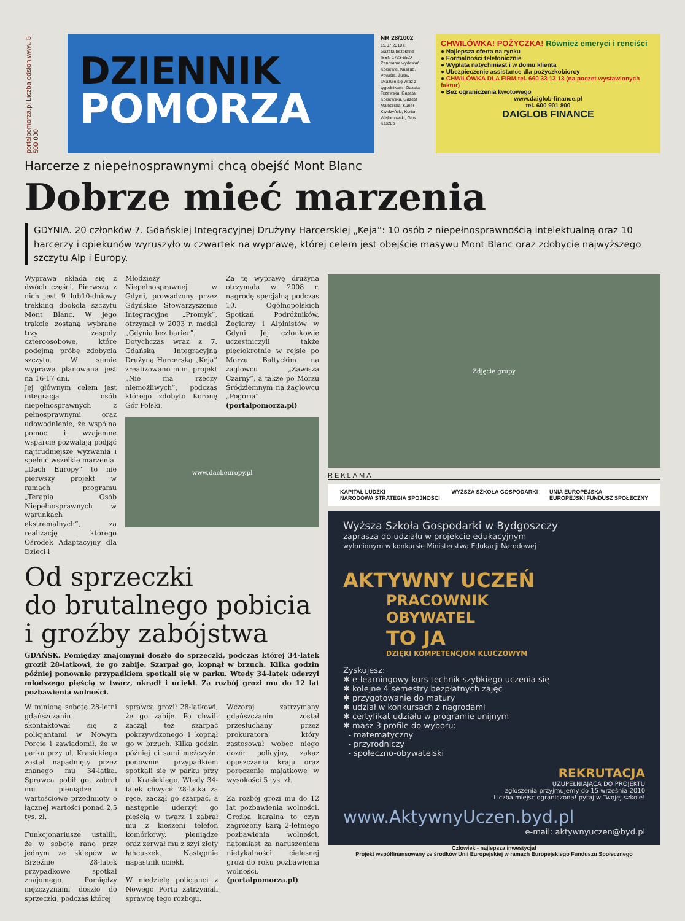portalpomorza.pl Liczba odsłon www. 5 500 000
DZIENNIK
POMORZA
NR 28/1002
15.07.2010 r.
Gazeta bezpłatna
ISSN 1733-652X
Panorama wydawań: Kociewie, Kaszub, Powiśle, Żuław
Ukazuje się wraz z tygodnikami: Gazeta Tczewska, Gazeta Kociewska, Gazeta Malborska, Kurier Kwidzyński, Kurier Wejherowski, Głos Kaszub
CHWILÓWKA! POŻYCZKA! Również emeryci i renciści
● Najlepsza oferta na rynku
● Formalności telefonicznie
● Wypłata natychmiast i w domu klienta
● Ubezpieczenie assistance dla pożyczkobiorcy
● CHWILÓWKA DLA FIRM tel. 660 33 13 13 (na poczet wystawionych faktur)
● Bez ograniczenia kwotowego
www.daiglob-finance.pl
tel. 600 901 800
DAIGLOB FINANCE
Harcerze z niepełnosprawnymi chcą obejść Mont Blanc
Dobrze mieć marzenia
GDYNIA. 20 członków 7. Gdańskiej Integracyjnej Drużyny Harcerskiej „Keja”: 10 osób z niepełnosprawnością intelektualną oraz 10 harcerzy i opiekunów wyruszyło w czwartek na wyprawę, której celem jest obejście masywu Mont Blanc oraz zdobycie najwyższego szczytu Alp i Europy.
Wyprawa składa się z dwóch części. Pierwszą z nich jest 9 lub10-dniowy trekking dookoła szczytu Mont Blanc. W jego trakcie zostaną wybrane trzy zespoły czteroosobowe, które podejmą próbę zdobycia szczytu. W sumie wyprawa planowana jest na 16-17 dni.
Jej głównym celem jest integracja osób niepełnosprawnych z pełnosprawnymi oraz udowodnienie, że wspólna pomoc i wzajemne wsparcie pozwalają podjąć najtrudniejsze wyzwania i spełnić wszelkie marzenia.
„Dach Europy” to nie pierwszy projekt w ramach programu „Terapia Osób Niepełnosprawnych w warunkach ekstremalnych”, za realizację którego Ośrodek Adaptacyjny dla Dzieci i
Młodzieży Niepełnosprawnej w Gdyni, prowadzony przez Gdyńskie Stowarzyszenie Integracyjne „Promyk”, otrzymał w 2003 r. medal „Gdynia bez barier”.
Dotychczas wraz z 7. Gdańską Integracyjną Drużyną Harcerską „Keja” zrealizowano m.in. projekt „Nie ma rzeczy niemożliwych”, podczas którego zdobyto Koronę Gór Polski.
Za tę wyprawę drużyna otrzymała w 2008 r. nagrodę specjalną podczas 10. Ogólnopolskich Spotkań Podróżników, Żeglarzy i Alpinistów w Gdyni. Jej członkowie uczestniczyli także pięciokrotnie w rejsie po Morzu Bałtyckim na żaglowcu „Zawisza Czarny”, a także po Morzu Śródziemnym na żaglowcu „Pogoria”. (portalpomorza.pl)
www.dacheuropy.pl
Od sprzeczki
do brutalnego pobicia
i groźby zabójstwa
GDAŃSK. Pomiędzy znajomymi doszło do sprzeczki, podczas której 34-latek groził 28-latkowi, że go zabije. Szarpał go, kopnął w brzuch. Kilka godzin później ponownie przypadkiem spotkali się w parku. Wtedy 34-latek uderzył młodszego pięścią w twarz, okradł i uciekł. Za rozbój grozi mu do 12 lat pozbawienia wolności.
W minioną sobotę 28-letni gdańszczanin skontaktował się z policjantami w Nowym Porcie i zawiadomił, że w parku przy ul. Krasickiego został napadnięty przez znanego mu 34-latka. Sprawca pobił go, zabrał mu pieniądze i wartościowe przedmioty o łącznej wartości ponad 2,5 tys. zł.
Funkcjonariusze ustalili, że w sobotę rano przy jednym ze sklepów w Brzeźnie 28-latek przypadkowo spotkał znajomego. Pomiędzy mężczyznami doszło do sprzeczki, podczas której
sprawca groził 28-latkowi, że go zabije. Po chwili zaczął też szarpać pokrzywdzonego i kopnął go w brzuch. Kilka godzin później ci sami mężczyźni ponownie przypadkiem spotkali się w parku przy ul. Krasickiego. Wtedy 34-latek chwycił 28-latka za ręce, zaczął go szarpać, a następnie uderzył go pięścią w twarz i zabrał mu z kieszeni telefon komórkowy, pieniądze oraz zerwał mu z szyi złoty łańcuszek. Następnie napastnik uciekł.
W niedzielę policjanci z Nowego Portu zatrzymali sprawcę tego rozboju.
Wczoraj zatrzymany gdańszczanin został przesłuchany przez prokuratora, który zastosował wobec niego dozór policyjny, zakaz opuszczania kraju oraz poręczenie majątkowe w wysokości 5 tys. zł.
Za rozbój grozi mu do 12 lat pozbawienia wolności. Groźba karalna to czyn zagrożony karą 2-letniego pozbawienia wolności, natomiast za naruszeniem nietykalności cielesnej grozi do roku pozbawienia wolności.
(portalpomorza.pl)
Zdjęcie grupy
REKLAMA
KAPITAŁ LUDZKI
NARODOWA STRATEGIA SPÓJNOŚCI WYŻSZA SZKOŁA GOSPODARKI UNIA EUROPEJSKA
EUROPEJSKI FUNDUSZ SPOŁECZNY
Wyższa Szkoła Gospodarki w Bydgoszczy
zaprasza do udziału w projekcie edukacyjnym
wyłonionym w konkursie Ministerstwa Edukacji Narodowej
AKTYWNY UCZEŃ
PRACOWNIK
OBYWATEL
TO JA
DZIĘKI KOMPETENCJOM KLUCZOWYM
Zyskujesz:
✱ e-learningowy kurs technik szybkiego uczenia się
✱ kolejne 4 semestry bezpłatnych zajęć
✱ przygotowanie do matury
✱ udział w konkursach z nagrodami
✱ certyfikat udziału w programie unijnym
✱ masz 3 profile do wyboru:
- matematyczny
- przyrodniczy
- społeczno-obywatelski
REKRUTACJA
UZUPEŁNIAJĄCA DO PROJEKTU
zgłoszenia przyjmujemy do 15 września 2010
Liczba miejsc ograniczona! pytaj w Twojej szkole!
www.AktywnyUczen.byd.pl
e-mail: aktywnyuczen@byd.pl
Człowiek - najlepsza inwestycja!
Projekt współfinansowany ze środków Unii Europejskiej w ramach Europejskiego Funduszu Społecznego